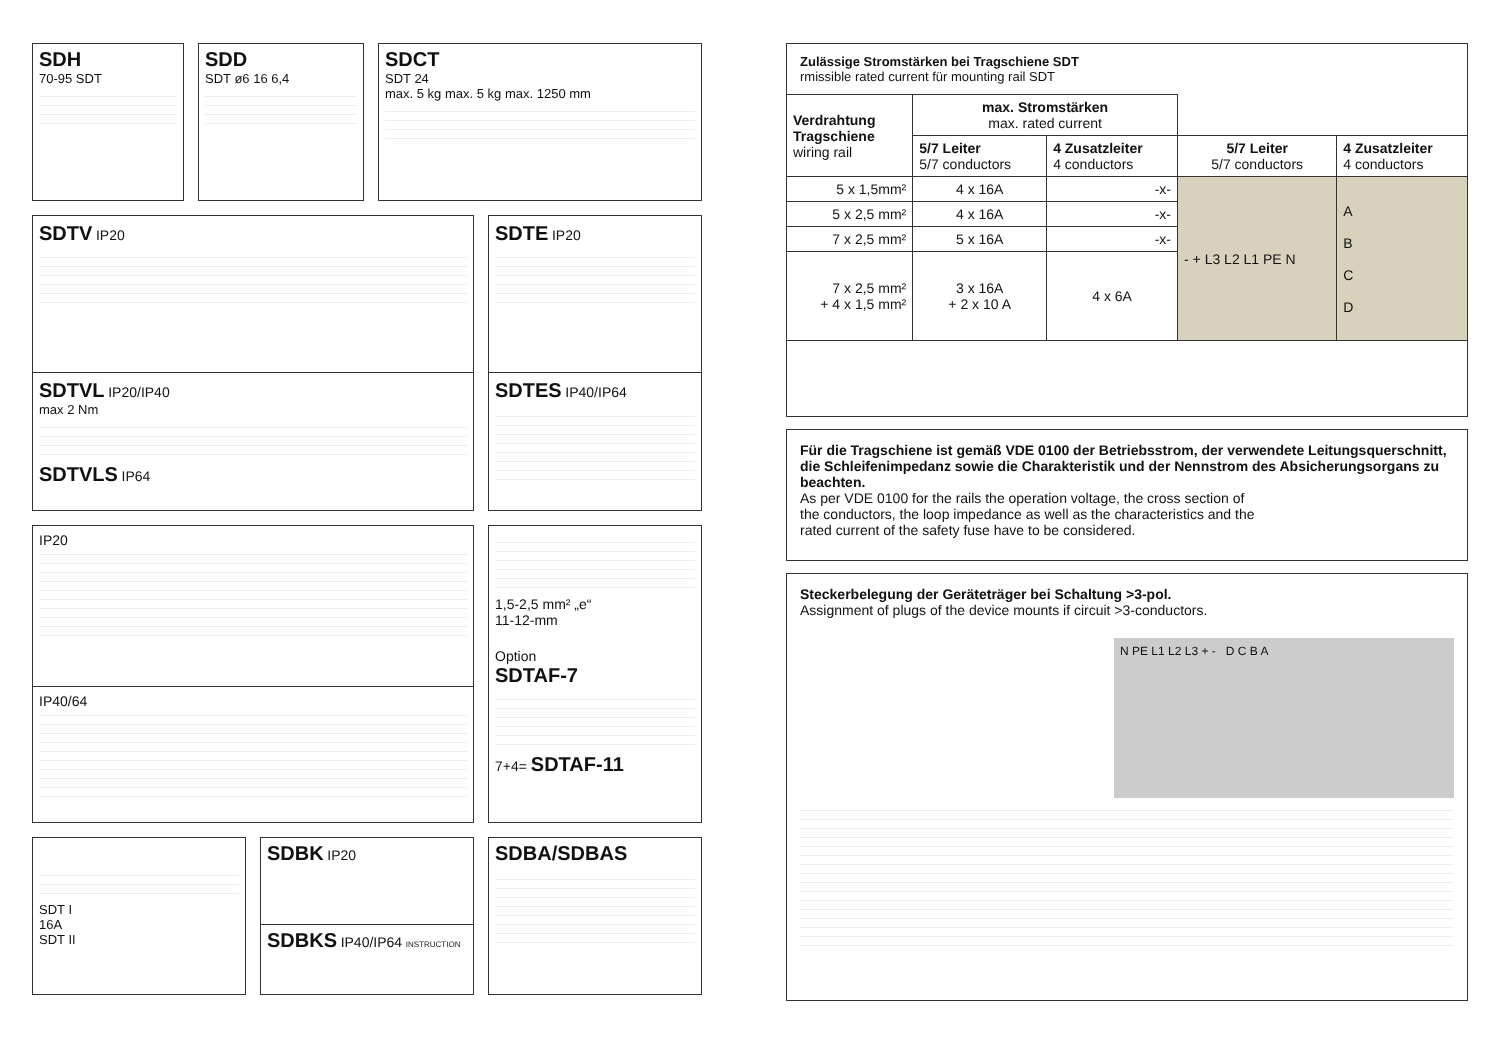SDH
70-95 SDT
SDD
SDT ø6 16 6,4
SDCT
SDT 24
max. 5 kg max. 5 kg max. 1250 mm
SDTV IP20
SDTVL IP20/IP40
max 2 Nm
SDTVLS IP64
SDTE IP20
SDTES IP40/IP64
IP20
IP40/64
1,5-2,5 mm² „e“
11-12-mm
Option
SDTAF-7
7+4= SDTAF-11
SDT I
16A
SDT II
SDBK IP20
SDBKS IP40/IP64 INSTRUCTION
SDBA/SDBAS
Zulässige Stromstärken bei Tragschiene SDT
rmissible rated current für mounting rail SDT
| Verdrahtung Tragschiene wiring rail | max. Stromstärken max. rated current | | | |
| --- | --- | --- | --- | --- |
| | 5/7 Leiter 5/7 conductors | 4 Zusatzleiter 4 conductors | 5/7 Leiter 5/7 conductors | 4 Zusatzleiter 4 conductors |
| 5 x 1,5mm² | 4 x 16A | -x- | - + L3 L2 L1 PE N | A B C D |
| 5 x 2,5 mm² | 4 x 16A | -x- | | |
| 7 x 2,5 mm² | 5 x 16A | -x- | | |
| 7 x 2,5 mm² + 4 x 1,5 mm² | 3 x 16A + 2 x 10 A | 4 x 6A | | |
Für die Tragschiene ist gemäß VDE 0100 der Betriebsstrom, der verwendete Leitungsquerschnitt, die Schleifenimpedanz sowie die Charakteristik und der Nennstrom des Absicherungsorgans zu beachten.
As per VDE 0100 for the rails the operation voltage, the cross section of
the conductors, the loop impedance as well as the characteristics and the
rated current of the safety fuse have to be considered.
Steckerbelegung der Geräteträger bei Schaltung >3-pol.
Assignment of plugs of the device mounts if circuit >3-conductors.
N PE L1 L2 L3 + - D C B A